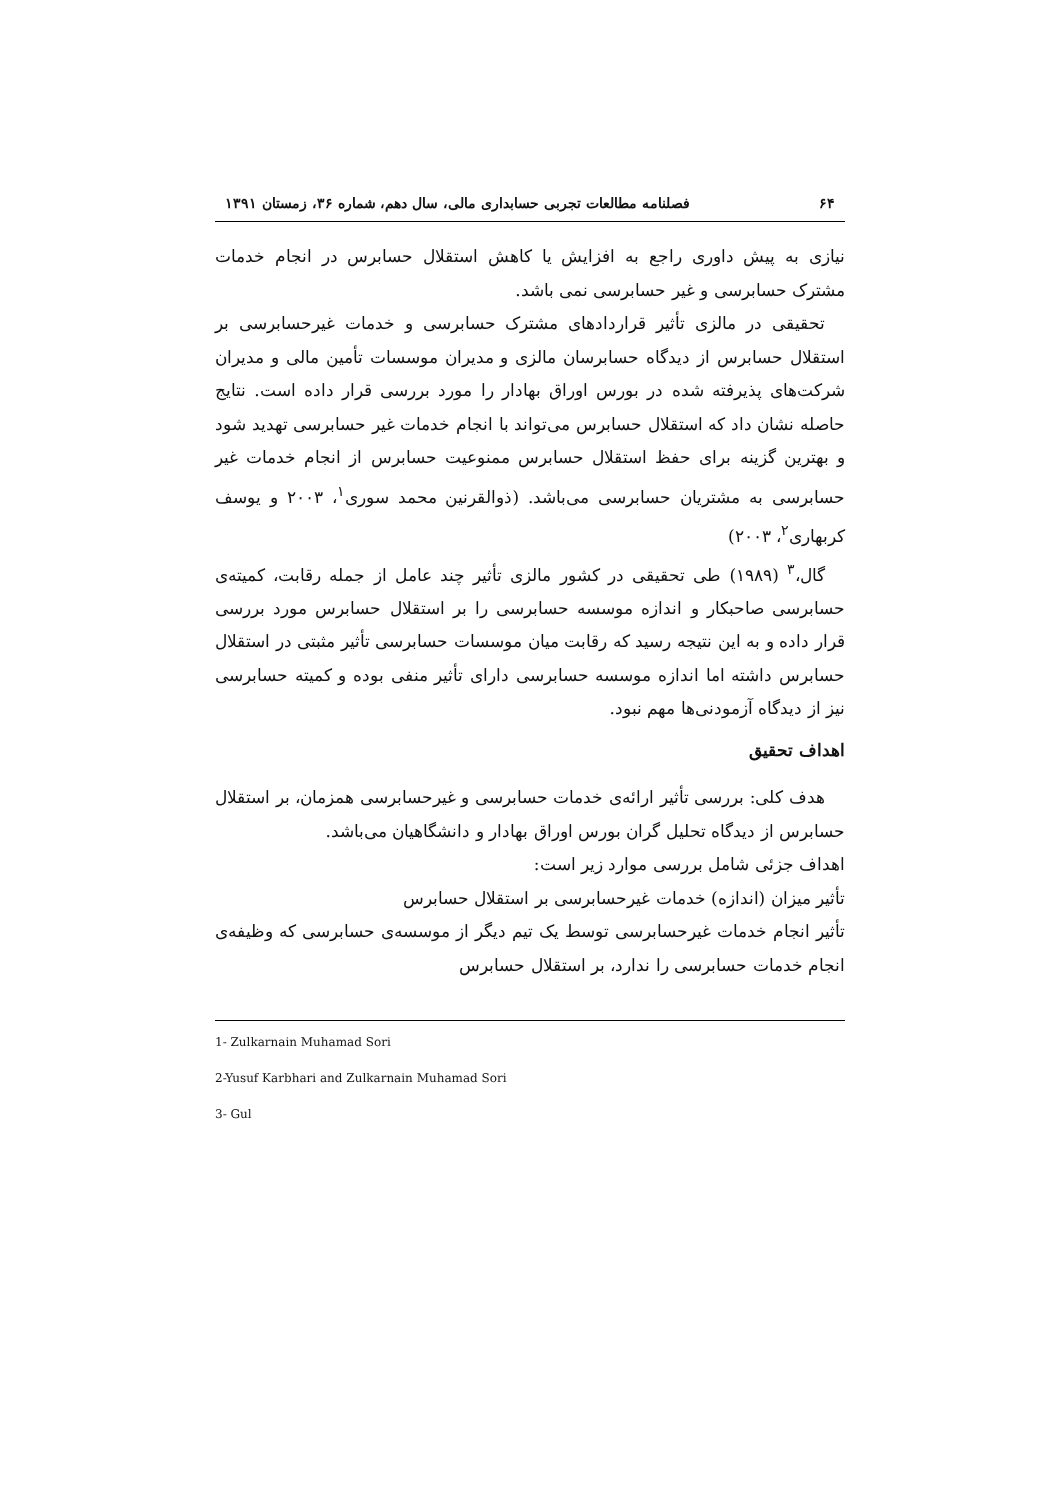۶۴ فصلنامه مطالعات تجربی حسابداری مالی، سال دهم، شماره ۳۶، زمستان ۱۳۹۱
نیازی به پیش داوری راجع به افزایش یا کاهش استقلال حسابرس در انجام خدمات مشترک حسابرسی و غیر حسابرسی نمی باشد.
تحقیقی در مالزی تأثیر قراردادهای مشترک حسابرسی و خدمات غیرحسابرسی بر استقلال حسابرس از دیدگاه حسابرسان مالزی و مدیران موسسات تأمین مالی و مدیران شرکت‌های پذیرفته شده در بورس اوراق بهادار را مورد بررسی قرار داده است. نتایج حاصله نشان داد که استقلال حسابرس می‌تواند با انجام خدمات غیر حسابرسی تهدید شود و بهترین گزینه برای حفظ استقلال حسابرس ممنوعیت حسابرس از انجام خدمات غیر حسابرسی به مشتریان حسابرسی می‌باشد. (ذوالقرنین محمد سوری<sup>۱</sup>، ۲۰۰۳ و یوسف کربهاری<sup>۲</sup>، ۲۰۰۳)
گال،<sup>۳</sup> (۱۹۸۹) طی تحقیقی در کشور مالزی تأثیر چند عامل از جمله رقابت، کمیته‌ی حسابرسی صاحبکار و اندازه موسسه حسابرسی را بر استقلال حسابرس مورد بررسی قرار داده و به این نتیجه رسید که رقابت میان موسسات حسابرسی تأثیر مثبتی در استقلال حسابرس داشته اما اندازه موسسه حسابرسی دارای تأثیر منفی بوده و کمیته حسابرسی نیز از دیدگاه آزمودنی‌ها مهم نبود.
اهداف تحقیق
هدف کلی: بررسی تأثیر ارائه‌ی خدمات حسابرسی و غیرحسابرسی همزمان، بر استقلال حسابرس از دیدگاه تحلیل گران بورس اوراق بهادار و دانشگاهیان می‌باشد.
اهداف جزئی شامل بررسی موارد زیر است:
تأثیر میزان (اندازه) خدمات غیرحسابرسی بر استقلال حسابرس
تأثیر انجام خدمات غیرحسابرسی توسط یک تیم دیگر از موسسه‌ی حسابرسی که وظیفه‌ی انجام خدمات حسابرسی را ندارد، بر استقلال حسابرس
1- Zulkarnain Muhamad Sori
2-Yusuf Karbhari and Zulkarnain Muhamad Sori
3- Gul